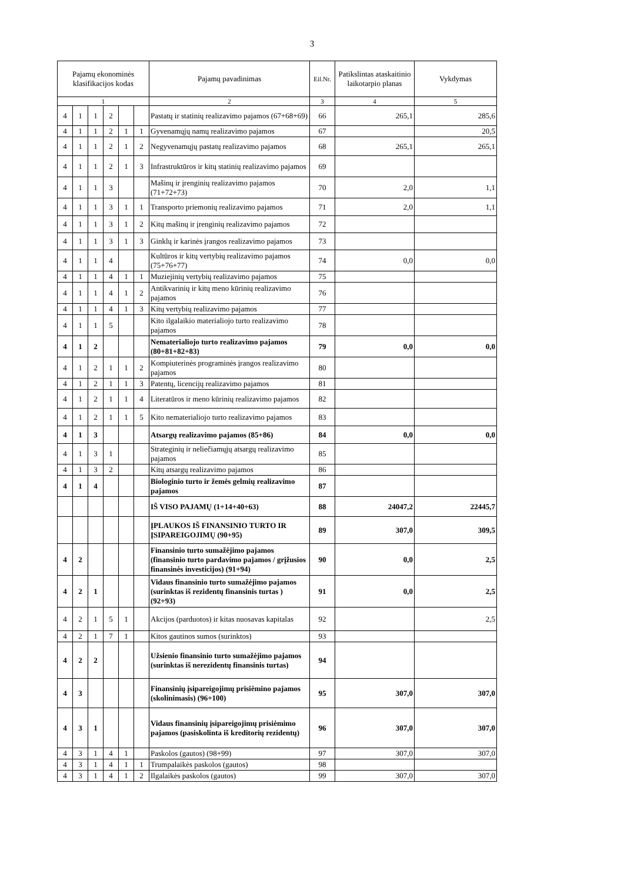3
| Pajamų ekonominės klasifikacijos kodas | | | | | | Pajamų pavadinimas | Eil.Nr. | Patikslintas ataskaitinio laikotarpio planas | Vykdymas |
| --- | --- | --- | --- | --- | --- | --- | --- | --- | --- |
| 1 | | | | | | 2 | 3 | 4 | 5 |
| 4 | 1 | 1 | 2 | | | Pastatų ir statinių realizavimo pajamos (67+68+69) | 66 | 265,1 | 285,6 |
| 4 | 1 | 1 | 2 | 1 | 1 | Gyvenamųjų namų realizavimo pajamos | 67 | | 20,5 |
| 4 | 1 | 1 | 2 | 1 | 2 | Negyvenamųjų pastatų realizavimo pajamos | 68 | 265,1 | 265,1 |
| 4 | 1 | 1 | 2 | 1 | 3 | Infrastruktūros ir kitų statinių realizavimo pajamos | 69 | | |
| 4 | 1 | 1 | 3 | | | Mašinų ir įrenginių realizavimo pajamos (71+72+73) | 70 | 2,0 | 1,1 |
| 4 | 1 | 1 | 3 | 1 | 1 | Transporto priemonių realizavimo pajamos | 71 | 2,0 | 1,1 |
| 4 | 1 | 1 | 3 | 1 | 2 | Kitų mašinų ir įrenginių realizavimo pajamos | 72 | | |
| 4 | 1 | 1 | 3 | 1 | 3 | Ginklų ir karinės įrangos realizavimo pajamos | 73 | | |
| 4 | 1 | 1 | 4 | | | Kultūros ir kitų vertybių realizavimo pajamos (75+76+77) | 74 | 0,0 | 0,0 |
| 4 | 1 | 1 | 4 | 1 | 1 | Muziejinių vertybių realizavimo pajamos | 75 | | |
| 4 | 1 | 1 | 4 | 1 | 2 | Antikvarinių ir kitų meno kūrinių realizavimo pajamos | 76 | | |
| 4 | 1 | 1 | 4 | 1 | 3 | Kitų vertybių realizavimo pajamos | 77 | | |
| 4 | 1 | 1 | 5 | | | Kito ilgalaikio materialiojo turto realizavimo pajamos | 78 | | |
| 4 | 1 | 2 | | | | Nematerialiojo turto realizavimo pajamos (80+81+82+83) | 79 | 0,0 | 0,0 |
| 4 | 1 | 2 | 1 | 1 | 2 | Kompiuterinės programinės įrangos realizavimo pajamos | 80 | | |
| 4 | 1 | 2 | 1 | 1 | 3 | Patentų, licencijų realizavimo pajamos | 81 | | |
| 4 | 1 | 2 | 1 | 1 | 4 | Literatūros ir meno kūrinių realizavimo pajamos | 82 | | |
| 4 | 1 | 2 | 1 | 1 | 5 | Kito nematerialiojo turto realizavimo pajamos | 83 | | |
| 4 | 1 | 3 | | | | Atsargų realizavimo pajamos (85+86) | 84 | 0,0 | 0,0 |
| 4 | 1 | 3 | 1 | | | Strateginių ir neliečiamųjų atsargų realizavimo pajamos | 85 | | |
| 4 | 1 | 3 | 2 | | | Kitų atsargų realizavimo pajamos | 86 | | |
| 4 | 1 | 4 | | | | Biologinio turto ir žemės gelmių realizavimo pajamos | 87 | | |
| | | | | | | IŠ VISO PAJAMŲ (1+14+40+63) | 88 | 24047,2 | 22445,7 |
| | | | | | | ĮPLAUKOS IŠ FINANSINIO TURTO IR ĮSIPAREIGOJIMŲ (90+95) | 89 | 307,0 | 309,5 |
| 4 | 2 | | | | | Finansinio turto sumažėjimo pajamos (finansinio turto pardavimo pajamos / grįžusios finansinės investicijos) (91+94) | 90 | 0,0 | 2,5 |
| 4 | 2 | 1 | | | | Vidaus finansinio turto sumažėjimo pajamos (surinktas iš rezidentų finansinis turtas ) (92+93) | 91 | 0,0 | 2,5 |
| 4 | 2 | 1 | 5 | 1 | | Akcijos (parduotos) ir kitas nuosavas kapitalas | 92 | | 2,5 |
| 4 | 2 | 1 | 7 | 1 | | Kitos gautinos sumos (surinktos) | 93 | | |
| 4 | 2 | 2 | | | | Užsienio finansinio turto sumažėjimo pajamos (surinktas iš nerezidentų finansinis turtas) | 94 | | |
| 4 | 3 | | | | | Finansinių įsipareigojimų prisiėmino pajamos (skolinimasis) (96+100) | 95 | 307,0 | 307,0 |
| 4 | 3 | 1 | | | | Vidaus finansinių įsipareigojimų prisiėmimo pajamos (pasiskolinta iš kreditorių rezidentų) | 96 | 307,0 | 307,0 |
| 4 | 3 | 1 | 4 | 1 | | Paskolos (gautos) (98+99) | 97 | 307,0 | 307,0 |
| 4 | 3 | 1 | 4 | 1 | 1 | Trumpalaikės paskolos (gautos) | 98 | | |
| 4 | 3 | 1 | 4 | 1 | 2 | Ilgalaikės paskolos (gautos) | 99 | 307,0 | 307,0 |